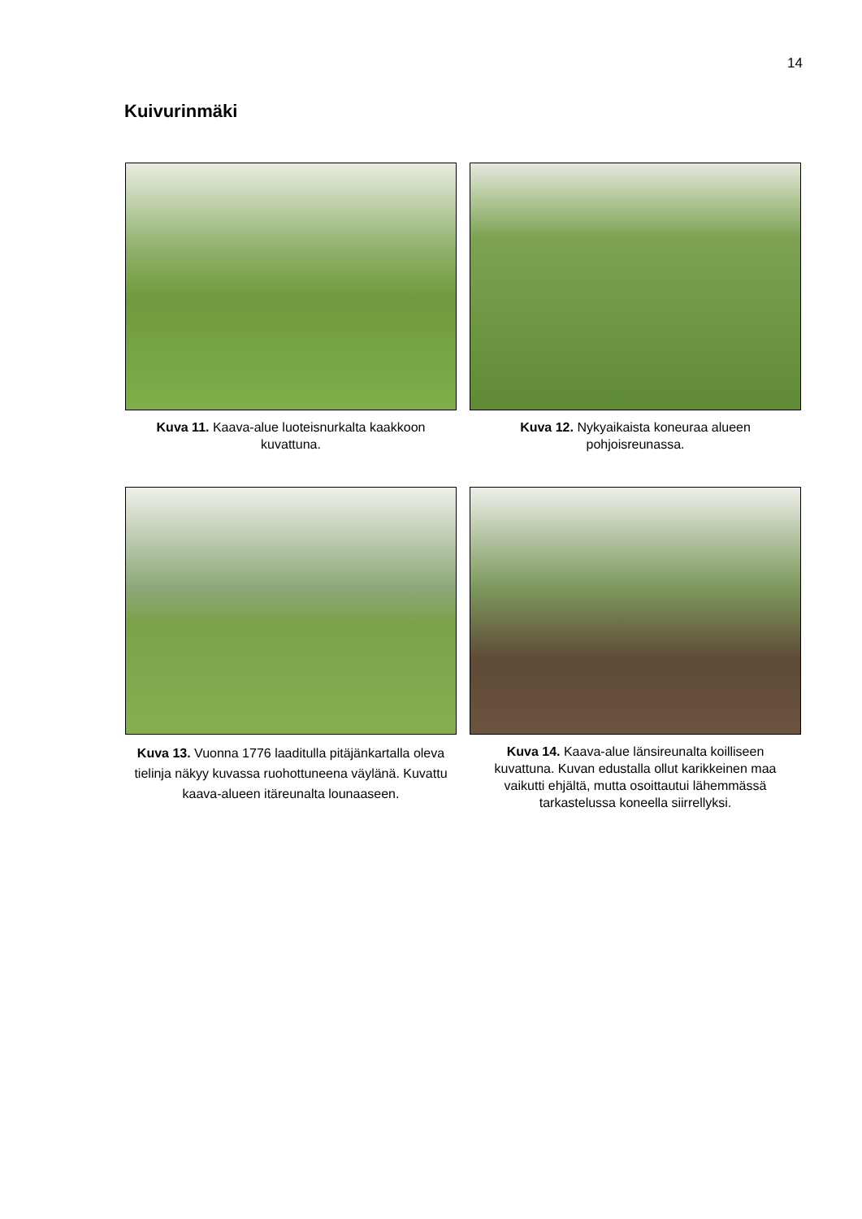14
Kuivurinmäki
Kuva 11. Kaava-alue luoteisnurkalta kaakkoon kuvattuna.
Kuva 12. Nykyaikaista koneuraa alueen pohjoisreunassa.
Kuva 13. Vuonna 1776 laaditulla pitäjänkartalla oleva tielinja näkyy kuvassa ruohottuneena väylänä. Kuvattu kaava-alueen itäreunalta lounaaseen.
Kuva 14. Kaava-alue länsireunalta koilliseen kuvattuna. Kuvan edustalla ollut karikkeinen maa vaikutti ehjältä, mutta osoittautui lähemmässä tarkastelussa koneella siirrellyksi.